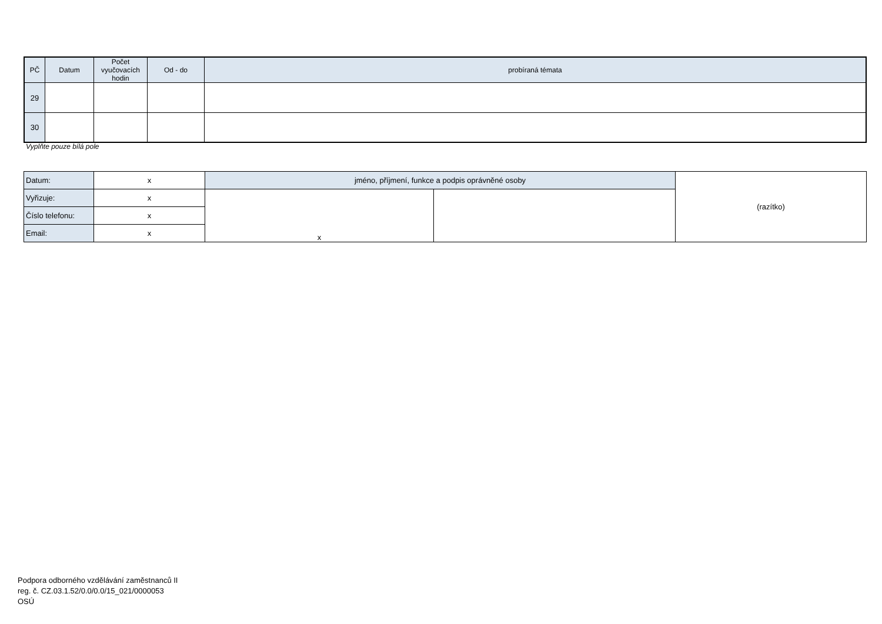| PČ | Datum | Počet vyučovacích hodin | Od - do | probíraná témata |
| --- | --- | --- | --- | --- |
| 29 | | | | |
| 30 | | | | |
Vyplňte pouze bílá pole
| Datum: | x | jméno, příjmení, funkce a podpis oprávněné osoby | | (razítko) |
| Vyřizuje: | x | x | | |
| Číslo telefonu: | x | | | |
| Email: | x | | | |
Podpora odborného vzdělávání zaměstnanců II
reg. č. CZ.03.1.52/0.0/0.0/15_021/0000053
OSÚ